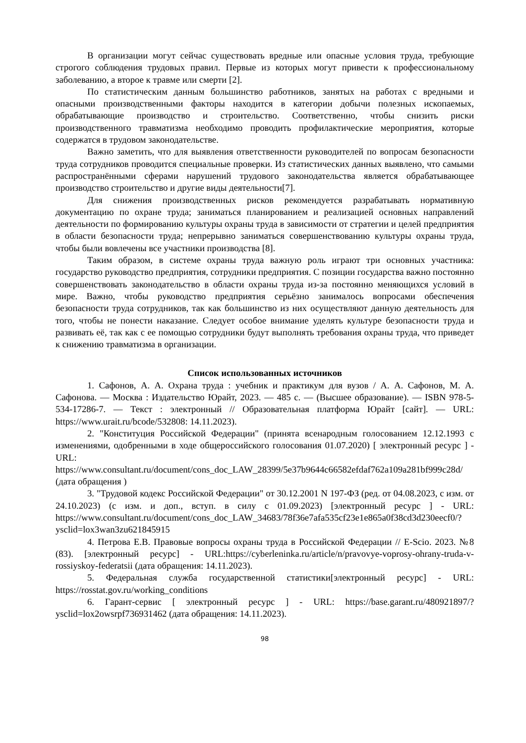В организации могут сейчас существовать вредные или опасные условия труда, требующие строгого соблюдения трудовых правил. Первые из которых могут привести к профессиональному заболеванию, а второе к травме или смерти [2].
По статистическим данным большинство работников, занятых на работах с вредными и опасными производственными факторы находится в категории добычи полезных ископаемых, обрабатывающие производство и строительство. Соответственно, чтобы снизить риски производственного травматизма необходимо проводить профилактические мероприятия, которые содержатся в трудовом законодательстве.
Важно заметить, что для выявления ответственности руководителей по вопросам безопасности труда сотрудников проводится специальные проверки. Из статистических данных выявлено, что самыми распространёнными сферами нарушений трудового законодательства является обрабатывающее производство строительство и другие виды деятельности[7].
Для снижения производственных рисков рекомендуется разрабатывать нормативную документацию по охране труда; заниматься планированием и реализацией основных направлений деятельности по формированию культуры охраны труда в зависимости от стратегии и целей предприятия в области безопасности труда; непрерывно заниматься совершенствованию культуры охраны труда, чтобы были вовлечены все участники производства [8].
Таким образом, в системе охраны труда важную роль играют три основных участника: государство руководство предприятия, сотрудники предприятия. С позиции государства важно постоянно совершенствовать законодательство в области охраны труда из-за постоянно меняющихся условий в мире. Важно, чтобы руководство предприятия серьёзно занималось вопросами обеспечения безопасности труда сотрудников, так как большинство из них осуществляют данную деятельность для того, чтобы не понести наказание. Следует особое внимание уделять культуре безопасности труда и развивать её, так как с ее помощью сотрудники будут выполнять требования охраны труда, что приведет к снижению травматизма в организации.
Список использованных источников
1. Сафонов, А. А. Охрана труда : учебник и практикум для вузов / А. А. Сафонов, М. А. Сафонова. — Москва : Издательство Юрайт, 2023. — 485 с. — (Высшее образование). — ISBN 978-5-534-17286-7. — Текст : электронный // Образовательная платформа Юрайт [сайт]. — URL: https://www.urait.ru/bcode/532808: 14.11.2023).
2. "Конституция Российской Федерации" (принята всенародным голосованием 12.12.1993 с изменениями, одобренными в ходе общероссийского голосования 01.07.2020) [ электронный ресурс ] - URL: https://www.consultant.ru/document/cons_doc_LAW_28399/5e37b9644c66582efdaf762a109a281bf999c28d/ (дата обращения )
3. "Трудовой кодекс Российской Федерации" от 30.12.2001 N 197-ФЗ (ред. от 04.08.2023, с изм. от 24.10.2023) (с изм. и доп., вступ. в силу с 01.09.2023) [электронный ресурс ] - URL: https://www.consultant.ru/document/cons_doc_LAW_34683/78f36e7afa535cf23e1e865a0f38cd3d230eecf0/?ysclid=lox3wan3zu621845915
4. Петрова Е.В. Правовые вопросы охраны труда в Российской Федерации // E-Scio. 2023. №8 (83). [электронный ресурс] - URL:https://cyberleninka.ru/article/n/pravovye-voprosy-ohrany-truda-v-rossiyskoy-federatsii (дата обращения: 14.11.2023).
5. Федеральная служба государственной статистики[электронный ресурс] - URL: https://rosstat.gov.ru/working_conditions
6. Гарант-сервис [ электронный ресурс ] - URL: https://base.garant.ru/480921897/?ysclid=lox2owsrpf736931462 (дата обращения: 14.11.2023).
98